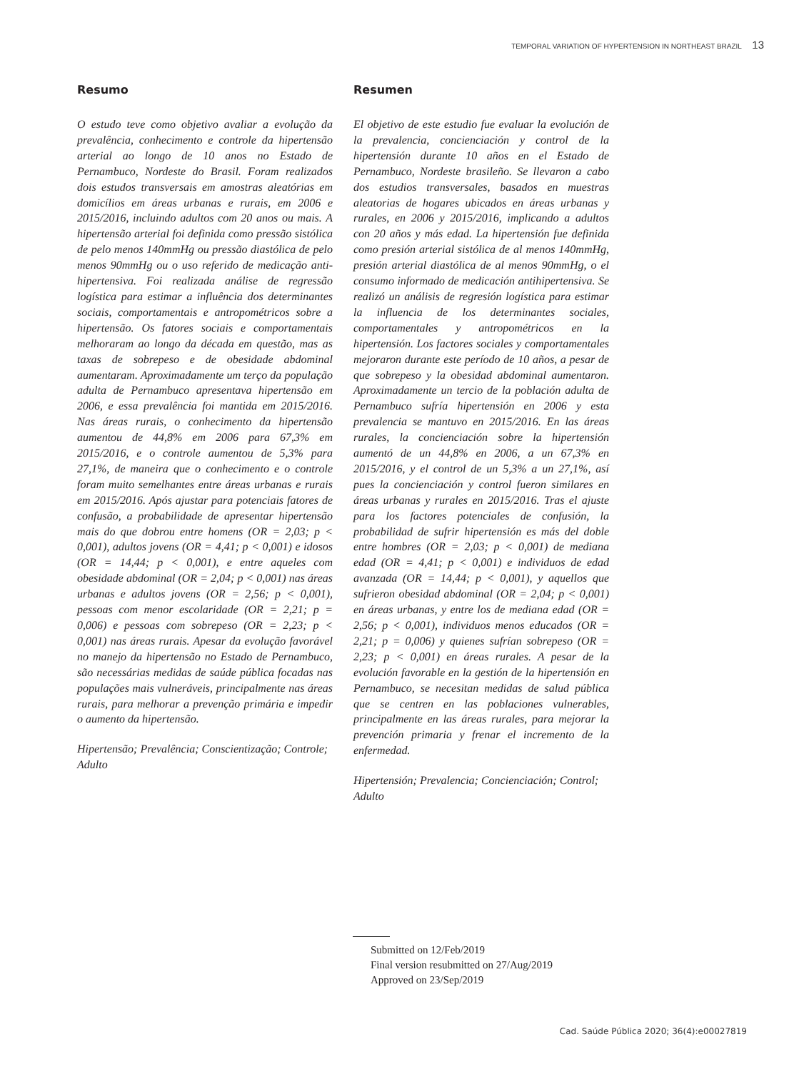TEMPORAL VARIATION OF HYPERTENSION IN NORTHEAST BRAZIL 13
Resumo
O estudo teve como objetivo avaliar a evolução da prevalência, conhecimento e controle da hipertensão arterial ao longo de 10 anos no Estado de Pernambuco, Nordeste do Brasil. Foram realizados dois estudos transversais em amostras aleatórias em domicílios em áreas urbanas e rurais, em 2006 e 2015/2016, incluindo adultos com 20 anos ou mais. A hipertensão arterial foi definida como pressão sistólica de pelo menos 140mmHg ou pressão diastólica de pelo menos 90mmHg ou o uso referido de medicação anti-hipertensiva. Foi realizada análise de regressão logística para estimar a influência dos determinantes sociais, comportamentais e antropométricos sobre a hipertensão. Os fatores sociais e comportamentais melhoraram ao longo da década em questão, mas as taxas de sobrepeso e de obesidade abdominal aumentaram. Aproximadamente um terço da população adulta de Pernambuco apresentava hipertensão em 2006, e essa prevalência foi mantida em 2015/2016. Nas áreas rurais, o conhecimento da hipertensão aumentou de 44,8% em 2006 para 67,3% em 2015/2016, e o controle aumentou de 5,3% para 27,1%, de maneira que o conhecimento e o controle foram muito semelhantes entre áreas urbanas e rurais em 2015/2016. Após ajustar para potenciais fatores de confusão, a probabilidade de apresentar hipertensão mais do que dobrou entre homens (OR = 2,03; p < 0,001), adultos jovens (OR = 4,41; p < 0,001) e idosos (OR = 14,44; p < 0,001), e entre aqueles com obesidade abdominal (OR = 2,04; p < 0,001) nas áreas urbanas e adultos jovens (OR = 2,56; p < 0,001), pessoas com menor escolaridade (OR = 2,21; p = 0,006) e pessoas com sobrepeso (OR = 2,23; p < 0,001) nas áreas rurais. Apesar da evolução favorável no manejo da hipertensão no Estado de Pernambuco, são necessárias medidas de saúde pública focadas nas populações mais vulneráveis, principalmente nas áreas rurais, para melhorar a prevenção primária e impedir o aumento da hipertensão.
Hipertensão; Prevalência; Conscientização; Controle; Adulto
Resumen
El objetivo de este estudio fue evaluar la evolución de la prevalencia, concienciación y control de la hipertensión durante 10 años en el Estado de Pernambuco, Nordeste brasileño. Se llevaron a cabo dos estudios transversales, basados en muestras aleatorias de hogares ubicados en áreas urbanas y rurales, en 2006 y 2015/2016, implicando a adultos con 20 años y más edad. La hipertensión fue definida como presión arterial sistólica de al menos 140mmHg, presión arterial diastólica de al menos 90mmHg, o el consumo informado de medicación antihipertensiva. Se realizó un análisis de regresión logística para estimar la influencia de los determinantes sociales, comportamentales y antropométricos en la hipertensión. Los factores sociales y comportamentales mejoraron durante este período de 10 años, a pesar de que sobrepeso y la obesidad abdominal aumentaron. Aproximadamente un tercio de la población adulta de Pernambuco sufría hipertensión en 2006 y esta prevalencia se mantuvo en 2015/2016. En las áreas rurales, la concienciación sobre la hipertensión aumentó de un 44,8% en 2006, a un 67,3% en 2015/2016, y el control de un 5,3% a un 27,1%, así pues la concienciación y control fueron similares en áreas urbanas y rurales en 2015/2016. Tras el ajuste para los factores potenciales de confusión, la probabilidad de sufrir hipertensión es más del doble entre hombres (OR = 2,03; p < 0,001) de mediana edad (OR = 4,41; p < 0,001) e individuos de edad avanzada (OR = 14,44; p < 0,001), y aquellos que sufrieron obesidad abdominal (OR = 2,04; p < 0,001) en áreas urbanas, y entre los de mediana edad (OR = 2,56; p < 0,001), individuos menos educados (OR = 2,21; p = 0,006) y quienes sufrían sobrepeso (OR = 2,23; p < 0,001) en áreas rurales. A pesar de la evolución favorable en la gestión de la hipertensión en Pernambuco, se necesitan medidas de salud pública que se centren en las poblaciones vulnerables, principalmente en las áreas rurales, para mejorar la prevención primaria y frenar el incremento de la enfermedad.
Hipertensión; Prevalencia; Concienciación; Control; Adulto
Submitted on 12/Feb/2019
Final version resubmitted on 27/Aug/2019
Approved on 23/Sep/2019
Cad. Saúde Pública 2020; 36(4):e00027819